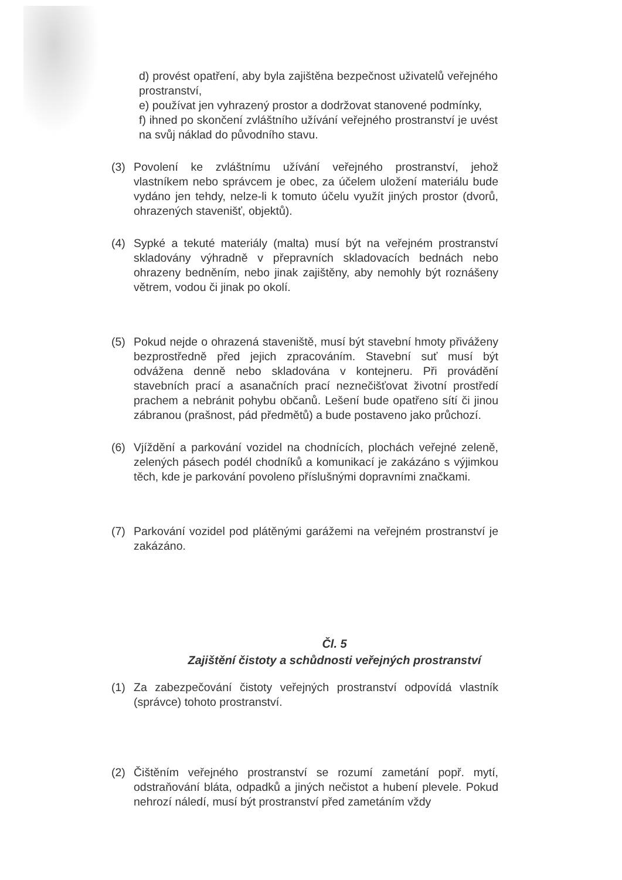d) provést opatření, aby byla zajištěna bezpečnost uživatelů veřejného prostranství,
e) používat jen vyhrazený prostor a dodržovat stanovené podmínky,
f) ihned po skončení zvláštního užívání veřejného prostranství je uvést na svůj náklad do původního stavu.
(3) Povolení ke zvláštnímu užívání veřejného prostranství, jehož vlastníkem nebo správcem je obec, za účelem uložení materiálu bude vydáno jen tehdy, nelze-li k tomuto účelu využít jiných prostor (dvorů, ohrazených stavenišť, objektů).
(4) Sypké a tekuté materiály (malta) musí být na veřejném prostranství skladovány výhradně v přepravních skladovacích bednách nebo ohrazeny bedněním, nebo jinak zajištěny, aby nemohly být roznášeny větrem, vodou či jinak po okolí.
(5) Pokud nejde o ohrazená staveniště, musí být stavební hmoty přiváženy bezprostředně před jejich zpracováním. Stavební suť musí být odvážena denně nebo skladována v kontejneru. Při provádění stavebních prací a asanačních prací neznečišťovat životní prostředí prachem a nebránit pohybu občanů. Lešení bude opatřeno sítí či jinou zábranou (prašnost, pád předmětů) a bude postaveno jako průchozí.
(6) Vjíždění a parkování vozidel na chodnících, plochách veřejné zeleně, zelených pásech podél chodníků a komunikací je zakázáno s výjimkou těch, kde je parkování povoleno příslušnými dopravními značkami.
(7) Parkování vozidel pod plátěnými garážemi na veřejném prostranství je zakázáno.
Čl. 5
Zajištění čistoty a schůdnosti veřejných prostranství
(1) Za zabezpečování čistoty veřejných prostranství odpovídá vlastník (správce) tohoto prostranství.
(2) Čištěním veřejného prostranství se rozumí zametání popř. mytí, odstraňování bláta, odpadků a jiných nečistot a hubení plevele. Pokud nehrozí náledí, musí být prostranství před zametáním vždy